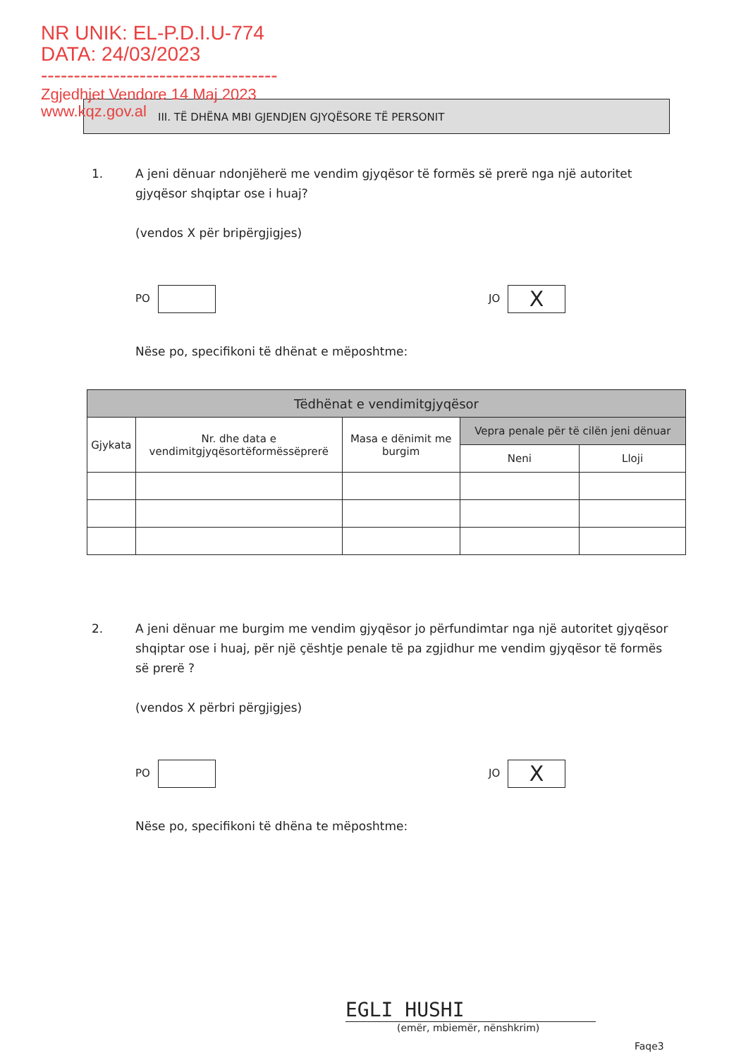NR UNIK: EL-P.D.I.U-774
DATA: 24/03/2023
------------------------------------
Zgjedhjet Vendore 14 Maj 2023
www.kqz.gov.al
III. TË DHËNA MBI GJENDJEN GJYQËSORE TË PERSONIT
1. A jeni dënuar ndonjëherë me vendim gjyqësor të formës së prerë nga një autoritet gjyqësor shqiptar ose i huaj?
(vendos X për bripërgjigjes)
PO JO X
Nëse po, specifikoni të dhënat e mëposhtme:
| Tëdhënat e vendimitgjyqësor | | | | |
| --- | --- | --- | --- | --- |
| Gjykata | Nr. dhe data e vendimitgjyqësortëformëssëprerë | Masa e dënimit me burgim | Vepra penale për të cilën jeni dënuar | |
| | | | Neni | Lloji |
2. A jeni dënuar me burgim me vendim gjyqësor jo përfundimtar nga një autoritet gjyqësor shqiptar ose i huaj, për një çështje penale të pa zgjidhur me vendim gjyqësor të formës së prerë ?
(vendos X përbri përgjigjes)
PO JO X
Nëse po, specifikoni të dhëna te mëposhtme:
EGLI HUSHI
(emër, mbiemër, nënshkrim)
Faqe3